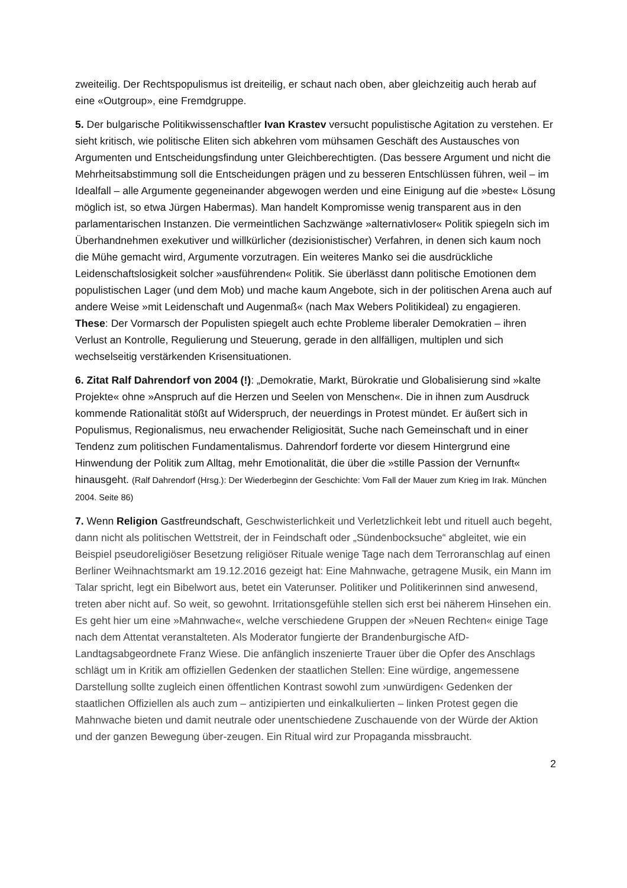zweiteilig. Der Rechtspopulismus ist dreiteilig, er schaut nach oben, aber gleichzeitig auch herab auf eine «Outgroup», eine Fremdgruppe.
5. Der bulgarische Politikwissenschaftler Ivan Krastev versucht populistische Agitation zu verstehen. Er sieht kritisch, wie politische Eliten sich abkehren vom mühsamen Geschäft des Austausches von Argumenten und Entscheidungsfindung unter Gleichberechtigten. (Das bessere Argument und nicht die Mehrheitsabstimmung soll die Entscheidungen prägen und zu besseren Entschlüssen führen, weil – im Idealfall – alle Argumente gegeneinander abgewogen werden und eine Einigung auf die »beste« Lösung möglich ist, so etwa Jürgen Habermas). Man handelt Kompromisse wenig transparent aus in den parlamentarischen Instanzen. Die vermeintlichen Sachzwänge »alternativloser« Politik spiegeln sich im Überhandnehmen exekutiver und willkürlicher (dezisionistischer) Verfahren, in denen sich kaum noch die Mühe gemacht wird, Argumente vorzutragen. Ein weiteres Manko sei die ausdrückliche Leidenschaftslosigkeit solcher »ausführenden« Politik. Sie überlässt dann politische Emotionen dem populistischen Lager (und dem Mob) und mache kaum Angebote, sich in der politischen Arena auch auf andere Weise »mit Leidenschaft und Augenmaß« (nach Max Webers Politikideal) zu engagieren. These: Der Vormarsch der Populisten spiegelt auch echte Probleme liberaler Demokratien – ihren Verlust an Kontrolle, Regulierung und Steuerung, gerade in den allfälligen, multiplen und sich wechselseitig verstärkenden Krisensituationen.
6. Zitat Ralf Dahrendorf von 2004 (!): „Demokratie, Markt, Bürokratie und Globalisierung sind »kalte Projekte« ohne »Anspruch auf die Herzen und Seelen von Menschen«. Die in ihnen zum Ausdruck kommende Rationalität stößt auf Widerspruch, der neuerdings in Protest mündet. Er äußert sich in Populismus, Regionalismus, neu erwachender Religiosität, Suche nach Gemeinschaft und in einer Tendenz zum politischen Fundamentalismus. Dahrendorf forderte vor diesem Hintergrund eine Hinwendung der Politik zum Alltag, mehr Emotionalität, die über die »stille Passion der Vernunft« hinausgeht. (Ralf Dahrendorf (Hrsg.): Der Wiederbeginn der Geschichte: Vom Fall der Mauer zum Krieg im Irak. München 2004. Seite 86)
7. Wenn Religion Gastfreundschaft, Geschwisterlichkeit und Verletzlichkeit lebt und rituell auch begeht, dann nicht als politischen Wettstreit, der in Feindschaft oder „Sündenbocksuche“ abgleitet, wie ein Beispiel pseudoreligiöser Besetzung religiöser Rituale wenige Tage nach dem Terroranschlag auf einen Berliner Weihnachtsmarkt am 19.12.2016 gezeigt hat: Eine Mahnwache, getragene Musik, ein Mann im Talar spricht, legt ein Bibelwort aus, betet ein Vaterunser. Politiker und Politikerinnen sind anwesend, treten aber nicht auf. So weit, so gewohnt. Irritationsgefühle stellen sich erst bei näherem Hinsehen ein. Es geht hier um eine »Mahnwache«, welche verschiedene Gruppen der »Neuen Rechten« einige Tage nach dem Attentat veranstalteten. Als Moderator fungierte der Brandenburgische AfD-Landtagsabgeordnete Franz Wiese. Die anfänglich inszenierte Trauer über die Opfer des Anschlags schlägt um in Kritik am offiziellen Gedenken der staatlichen Stellen: Eine würdige, angemessene Darstellung sollte zugleich einen öffentlichen Kontrast sowohl zum ›unwürdigen‹ Gedenken der staatlichen Offiziellen als auch zum – antizipierten und einkalkulierten – linken Protest gegen die Mahnwache bieten und damit neutrale oder unentschiedene Zuschauende von der Würde der Aktion und der ganzen Bewegung über-zeugen. Ein Ritual wird zur Propaganda missbraucht.
2